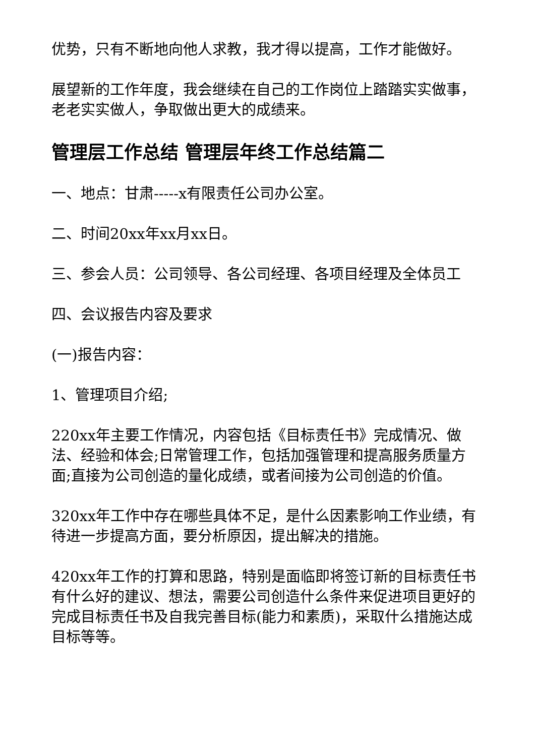优势，只有不断地向他人求教，我才得以提高，工作才能做好。
展望新的工作年度，我会继续在自己的工作岗位上踏踏实实做事，老老实实做人，争取做出更大的成绩来。
管理层工作总结 管理层年终工作总结篇二
一、地点：甘肃-----x有限责任公司办公室。
二、时间20xx年xx月xx日。
三、参会人员：公司领导、各公司经理、各项目经理及全体员工
四、会议报告内容及要求
(一)报告内容：
1、管理项目介绍;
220xx年主要工作情况，内容包括《目标责任书》完成情况、做法、经验和体会;日常管理工作，包括加强管理和提高服务质量方面;直接为公司创造的量化成绩，或者间接为公司创造的价值。
320xx年工作中存在哪些具体不足，是什么因素影响工作业绩，有待进一步提高方面，要分析原因，提出解决的措施。
420xx年工作的打算和思路，特别是面临即将签订新的目标责任书有什么好的建议、想法，需要公司创造什么条件来促进项目更好的完成目标责任书及自我完善目标(能力和素质)，采取什么措施达成目标等等。